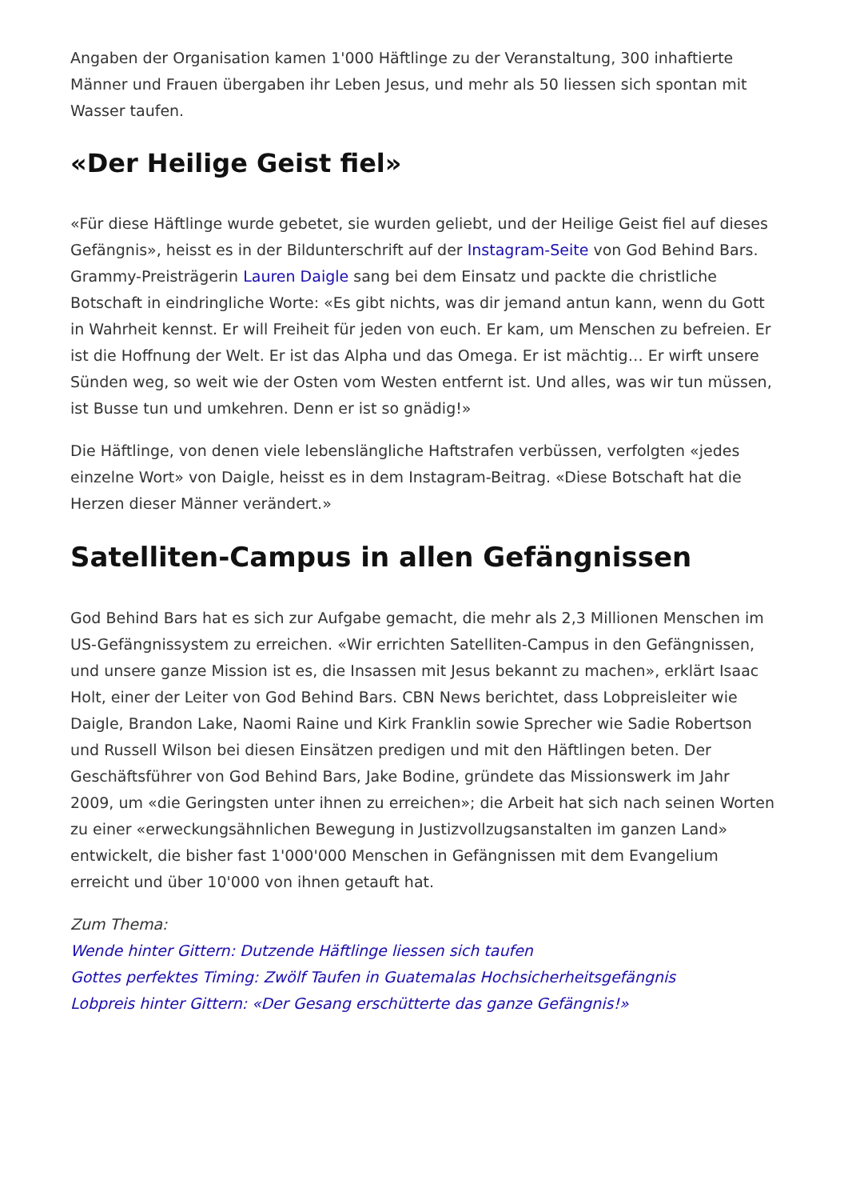Angaben der Organisation kamen 1'000 Häftlinge zu der Veranstaltung, 300 inhaftierte Männer und Frauen übergaben ihr Leben Jesus, und mehr als 50 liessen sich spontan mit Wasser taufen.
«Der Heilige Geist fiel»
«Für diese Häftlinge wurde gebetet, sie wurden geliebt, und der Heilige Geist fiel auf dieses Gefängnis», heisst es in der Bildunterschrift auf der Instagram-Seite von God Behind Bars. Grammy-Preisträgerin Lauren Daigle sang bei dem Einsatz und packte die christliche Botschaft in eindringliche Worte: «Es gibt nichts, was dir jemand antun kann, wenn du Gott in Wahrheit kennst. Er will Freiheit für jeden von euch. Er kam, um Menschen zu befreien. Er ist die Hoffnung der Welt. Er ist das Alpha und das Omega. Er ist mächtig… Er wirft unsere Sünden weg, so weit wie der Osten vom Westen entfernt ist. Und alles, was wir tun müssen, ist Busse tun und umkehren. Denn er ist so gnädig!»
Die Häftlinge, von denen viele lebenslängliche Haftstrafen verbüssen, verfolgten «jedes einzelne Wort» von Daigle, heisst es in dem Instagram-Beitrag. «Diese Botschaft hat die Herzen dieser Männer verändert.»
Satelliten-Campus in allen Gefängnissen
God Behind Bars hat es sich zur Aufgabe gemacht, die mehr als 2,3 Millionen Menschen im US-Gefängnissystem zu erreichen. «Wir errichten Satelliten-Campus in den Gefängnissen, und unsere ganze Mission ist es, die Insassen mit Jesus bekannt zu machen», erklärt Isaac Holt, einer der Leiter von God Behind Bars. CBN News berichtet, dass Lobpreisleiter wie Daigle, Brandon Lake, Naomi Raine und Kirk Franklin sowie Sprecher wie Sadie Robertson und Russell Wilson bei diesen Einsätzen predigen und mit den Häftlingen beten. Der Geschäftsführer von God Behind Bars, Jake Bodine, gründete das Missionswerk im Jahr 2009, um «die Geringsten unter ihnen zu erreichen»; die Arbeit hat sich nach seinen Worten zu einer «erweckungsähnlichen Bewegung in Justizvollzugsanstalten im ganzen Land» entwickelt, die bisher fast 1'000'000 Menschen in Gefängnissen mit dem Evangelium erreicht und über 10'000 von ihnen getauft hat.
Zum Thema:
Wende hinter Gittern: Dutzende Häftlinge liessen sich taufen
Gottes perfektes Timing: Zwölf Taufen in Guatemalas Hochsicherheitsgefängnis
Lobpreis hinter Gittern: «Der Gesang erschütterte das ganze Gefängnis!»